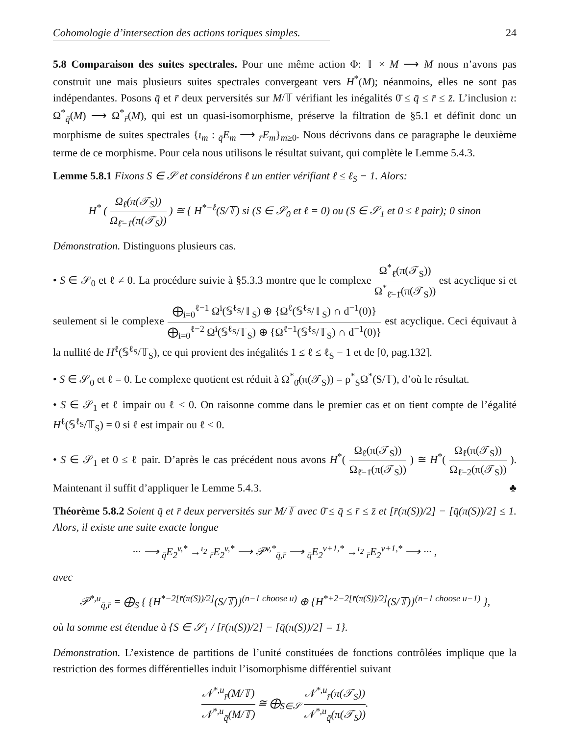Cohomologie d’intersection des actions toriques simples. 24
5.8 Comparaison des suites spectrales. Pour une même action Φ: 𝕋 × M ⟶ M nous n’avons pas construit une mais plusieurs suites spectrales convergeant vers H<sup>*</sup>(M); néanmoins, elles ne sont pas indépendantes. Posons q̄ et r̄ deux perversités sur M/𝕋 vérifiant les inégalités 0̄ ≤ q̄ ≤ r̄ ≤ z̄. L’inclusion ι: Ω<sup>*</sup><sub>q̄</sub>(M) ⟶ Ω<sup>*</sup><sub>r̄</sub>(M), qui est un quasi-isomorphisme, préserve la filtration de §5.1 et définit donc un morphisme de suites spectrales {ι<sub>m</sub> : <sub>q̄</sub>E<sub>m</sub> ⟶ <sub>r̄</sub>E<sub>m</sub>}<sub>m≥0</sub>. Nous décrivons dans ce paragraphe le deuxième terme de ce morphisme. Pour cela nous utilisons le résultat suivant, qui complète le Lemme 5.4.3.
Lemme 5.8.1 Fixons S ∈ 𝒮 et considérons ℓ un entier vérifiant ℓ ≤ ℓ<sub>S</sub> − 1. Alors:
H<sup>*</sup> ( Ω<sub>ℓ̄</sub>(π(𝒯<sub>S</sub>)) Ω<sub>ℓ̄−1̄</sub>(π(𝒯<sub>S</sub>)) ) ≅ { H<sup>*−ℓ</sup>(S/𝕋) si (S ∈ 𝒮<sub>0</sub> et ℓ = 0) ou (S ∈ 𝒮<sub>1</sub> et 0 ≤ ℓ pair); 0 sinon
Démonstration. Distinguons plusieurs cas.
• S ∈ 𝒮<sub>0</sub> et ℓ ≠ 0. La procédure suivie à §5.3.3 montre que le complexe Ω<sup>*</sup><sub>ℓ̄</sub>(π(𝒯<sub>S</sub>)) Ω<sup>*</sup><sub>ℓ̄−1̄</sub>(π(𝒯<sub>S</sub>)) est acyclique si et seulement si le complexe ⨁<sub>i=0</sub><sup>ℓ−1</sup> Ω<sup>i</sup>(𝕊<sup>ℓ<sub>S</sub></sup>/𝕋<sub>S</sub>) ⊕ {Ω<sup>ℓ</sup>(𝕊<sup>ℓ<sub>S</sub></sup>/𝕋<sub>S</sub>) ∩ d<sup>−1</sup>(0)} ⨁<sub>i=0</sub><sup>ℓ−2</sup> Ω<sup>i</sup>(𝕊<sup>ℓ<sub>S</sub></sup>/𝕋<sub>S</sub>) ⊕ {Ω<sup>ℓ−1</sup>(𝕊<sup>ℓ<sub>S</sub></sup>/𝕋<sub>S</sub>) ∩ d<sup>−1</sup>(0)} est acyclique. Ceci équivaut à la nullité de H<sup>ℓ</sup>(𝕊<sup>ℓ<sub>S</sub></sup>/𝕋<sub>S</sub>), ce qui provient des inégalités 1 ≤ ℓ ≤ ℓ<sub>S</sub> − 1 et de [0, pag.132].
• S ∈ 𝒮<sub>0</sub> et ℓ = 0. Le complexe quotient est réduit à Ω<sup>*</sup><sub>0̄</sub>(π(𝒯<sub>S</sub>)) = ρ<sup>*</sup><sub>S</sub>Ω<sup>*</sup>(S/𝕋), d’où le résultat.
• S ∈ 𝒮<sub>1</sub> et ℓ impair ou ℓ < 0. On raisonne comme dans le premier cas et on tient compte de l’égalité H<sup>ℓ</sup>(𝕊<sup>ℓ<sub>S</sub></sup>/𝕋<sub>S</sub>) = 0 si ℓ est impair ou ℓ < 0.
• S ∈ 𝒮<sub>1</sub> et 0 ≤ ℓ pair. D’après le cas précédent nous avons H<sup>*</sup>( Ω<sub>ℓ̄</sub>(π(𝒯<sub>S</sub>)) Ω<sub>ℓ̄−1̄</sub>(π(𝒯<sub>S</sub>)) ) ≅ H<sup>*</sup>( Ω<sub>ℓ̄</sub>(π(𝒯<sub>S</sub>)) Ω<sub>ℓ̄−2̄</sub>(π(𝒯<sub>S</sub>)) ). Maintenant il suffit d’appliquer le Lemme 5.4.3. ♣
Théorème 5.8.2 Soient q̄ et r̄ deux perversités sur M/𝕋 avec 0̄ ≤ q̄ ≤ r̄ ≤ z̄ et [r̄(π(S))/2] − [q̄(π(S))/2] ≤ 1. Alors, il existe une suite exacte longue
··· ⟶ <sub>q̄</sub>E<sub>2</sub><sup>v,*</sup> →<sup>ι<sub>2</sub></sup> <sub>r̄</sub>E<sub>2</sub><sup>v,*</sup> ⟶ 𝒫<sup>v,*</sup><sub>q̄,r̄</sub> ⟶ <sub>q̄</sub>E<sub>2</sub><sup>v+1,*</sup> →<sup>ι<sub>2</sub></sup> <sub>r̄</sub>E<sub>2</sub><sup>v+1,*</sup> ⟶ ··· ,
avec
𝒫<sup>*,u</sup><sub>q̄,r̄</sub> = ⨁<sub>S</sub> { {H<sup>*−2[r̄(π(S))/2]</sup>(S/𝕋)}<sup>(n−1 choose u)</sup> ⊕ {H<sup>*+2−2[r̄(π(S))/2]</sup>(S/𝕋)}<sup>(n−1 choose u−1)</sup> },
où la somme est étendue à {S ∈ 𝒮<sub>1</sub> / [r̄(π(S))/2] − [q̄(π(S))/2] = 1}.
Démonstration. L’existence de partitions de l’unité constituées de fonctions contrôlées implique que la restriction des formes différentielles induit l’isomorphisme différentiel suivant
𝒩<sup>*,u</sup><sub>r̄</sub>(M/𝕋) 𝒩<sup>*,u</sup><sub>q̄</sub>(M/𝕋) ≅ ⨁<sub>S∈𝒮</sub> 𝒩<sup>*,u</sup><sub>r̄</sub>(π(𝒯<sub>S</sub>)) 𝒩<sup>*,u</sup><sub>q̄</sub>(π(𝒯<sub>S</sub>)).